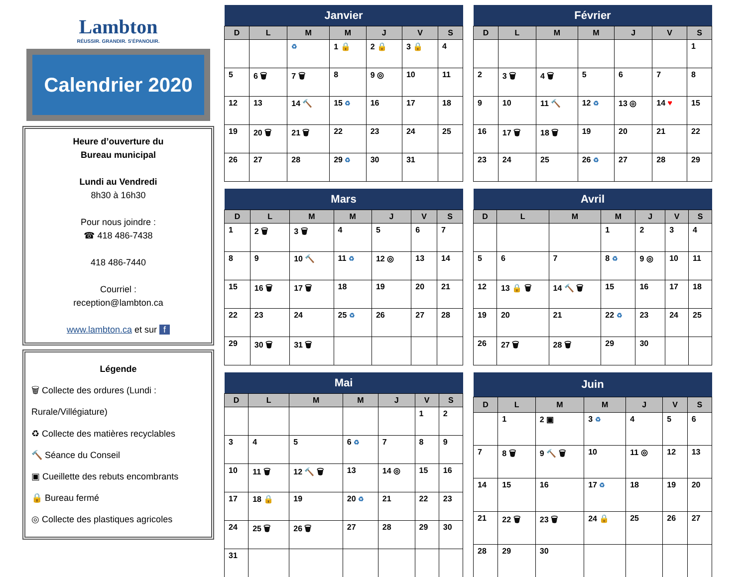Lambton
RÉUSSIR. GRANDIR. S'ÉPANOUIR.
Calendrier 2020
Heure d’ouverture du
Bureau municipal
Lundi au Vendredi
8h30 à 16h30
Pour nous joindre :
☎ 418 486-7438
418 486-7440
Courriel :
reception@lambton.ca
www.lambton.ca et sur f
Légende
🗑 Collecte des ordures (Lundi : Rurale/Villégiature)
♻ Collecte des matières recyclables
🔨 Séance du Conseil
▣ Cueillette des rebuts encombrants
🔒 Bureau fermé
◎ Collecte des plastiques agricoles
| Janvier | | | | | | |
| --- | --- | --- | --- | --- | --- | --- |
| D | L | M | M | J | V | S |
| | | ♻ | 1 🔒 | 2 🔒 | 3 🔒 | 4 |
| 5 | 6 🗑 | 7 🗑 | 8 | 9 ◎ | 10 | 11 |
| 12 | 13 | 14 🔨 | 15 ♻ | 16 | 17 | 18 |
| 19 | 20 🗑 | 21 🗑 | 22 | 23 | 24 | 25 |
| 26 | 27 | 28 | 29 ♻ | 30 | 31 | |
| Février | | | | | | |
| --- | --- | --- | --- | --- | --- | --- |
| D | L | M | M | J | V | S |
| | | | | | | 1 |
| 2 | 3 🗑 | 4 🗑 | 5 | 6 | 7 | 8 |
| 9 | 10 | 11 🔨 | 12 ♻ | 13 ◎ | 14 ♥ | 15 |
| 16 | 17 🗑 | 18 🗑 | 19 | 20 | 21 | 22 |
| 23 | 24 | 25 | 26 ♻ | 27 | 28 | 29 |
| Mars | | | | | | |
| --- | --- | --- | --- | --- | --- | --- |
| D | L | M | M | J | V | S |
| 1 | 2 🗑 | 3 🗑 | 4 | 5 | 6 | 7 |
| 8 | 9 | 10 🔨 | 11 ♻ | 12 ◎ | 13 | 14 |
| 15 | 16 🗑 | 17 🗑 | 18 | 19 | 20 | 21 |
| 22 | 23 | 24 | 25 ♻ | 26 | 27 | 28 |
| 29 | 30 🗑 | 31 🗑 | | | | |
| Avril | | | | | | |
| --- | --- | --- | --- | --- | --- | --- |
| D | L | M | M | J | V | S |
| | | | 1 | 2 | 3 | 4 |
| 5 | 6 | 7 | 8 ♻ | 9 ◎ | 10 | 11 |
| 12 | 13 🔒 🗑 | 14 🔨 🗑 | 15 | 16 | 17 | 18 |
| 19 | 20 | 21 | 22 ♻ | 23 | 24 | 25 |
| 26 | 27 🗑 | 28 🗑 | 29 | 30 | | |
| Mai | | | | | | |
| --- | --- | --- | --- | --- | --- | --- |
| D | L | M | M | J | V | S |
| | | | | | 1 | 2 |
| 3 | 4 | 5 | 6 ♻ | 7 | 8 | 9 |
| 10 | 11 🗑 | 12 🔨 🗑 | 13 | 14 ◎ | 15 | 16 |
| 17 | 18 🔒 | 19 | 20 ♻ | 21 | 22 | 23 |
| 24 | 25 🗑 | 26 🗑 | 27 | 28 | 29 | 30 |
| 31 | | | | | | |
| Juin | | | | | | |
| --- | --- | --- | --- | --- | --- | --- |
| D | L | M | M | J | V | S |
| | 1 | 2 ▣ | 3 ♻ | 4 | 5 | 6 |
| 7 | 8 🗑 | 9 🔨 🗑 | 10 | 11 ◎ | 12 | 13 |
| 14 | 15 | 16 | 17 ♻ | 18 | 19 | 20 |
| 21 | 22 🗑 | 23 🗑 | 24 🔒 | 25 | 26 | 27 |
| 28 | 29 | 30 | | | | |